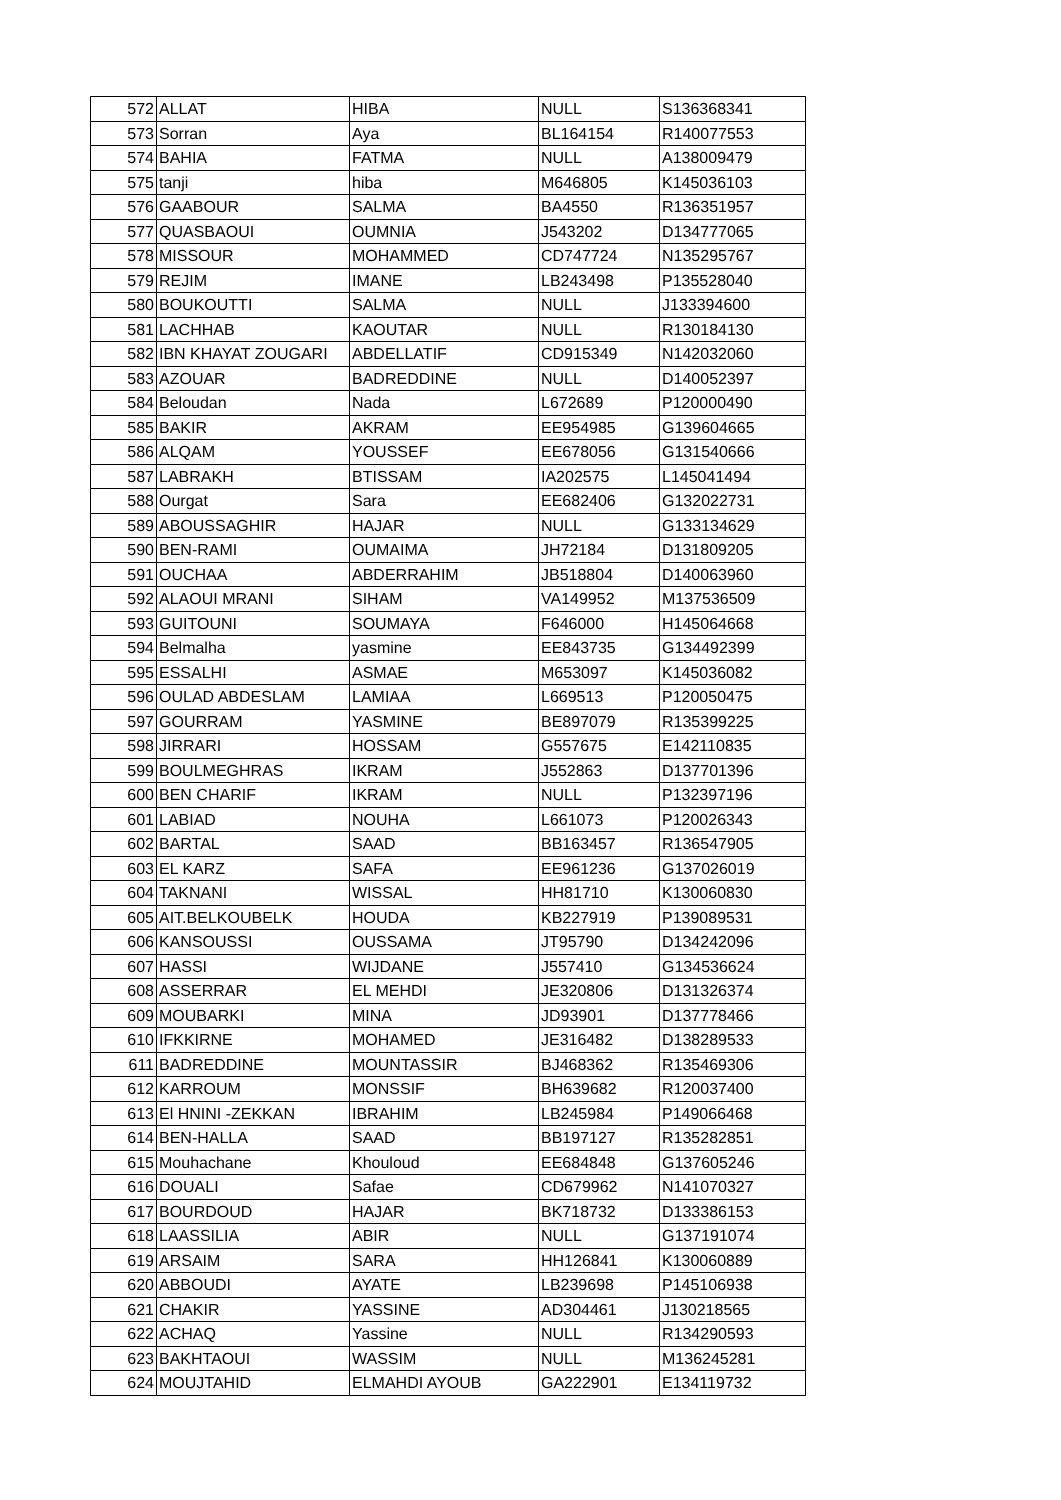| 572 | ALLAT | HIBA | NULL | S136368341 |
| 573 | Sorran | Aya | BL164154 | R140077553 |
| 574 | BAHIA | FATMA | NULL | A138009479 |
| 575 | tanji | hiba | M646805 | K145036103 |
| 576 | GAABOUR | SALMA | BA4550 | R136351957 |
| 577 | QUASBAOUI | OUMNIA | J543202 | D134777065 |
| 578 | MISSOUR | MOHAMMED | CD747724 | N135295767 |
| 579 | REJIM | IMANE | LB243498 | P135528040 |
| 580 | BOUKOUTTI | SALMA | NULL | J133394600 |
| 581 | LACHHAB | KAOUTAR | NULL | R130184130 |
| 582 | IBN KHAYAT ZOUGARI | ABDELLATIF | CD915349 | N142032060 |
| 583 | AZOUAR | BADREDDINE | NULL | D140052397 |
| 584 | Beloudan | Nada | L672689 | P120000490 |
| 585 | BAKIR | AKRAM | EE954985 | G139604665 |
| 586 | ALQAM | YOUSSEF | EE678056 | G131540666 |
| 587 | LABRAKH | BTISSAM | IA202575 | L145041494 |
| 588 | Ourgat | Sara | EE682406 | G132022731 |
| 589 | ABOUSSAGHIR | HAJAR | NULL | G133134629 |
| 590 | BEN-RAMI | OUMAIMA | JH72184 | D131809205 |
| 591 | OUCHAA | ABDERRAHIM | JB518804 | D140063960 |
| 592 | ALAOUI MRANI | SIHAM | VA149952 | M137536509 |
| 593 | GUITOUNI | SOUMAYA | F646000 | H145064668 |
| 594 | Belmalha | yasmine | EE843735 | G134492399 |
| 595 | ESSALHI | ASMAE | M653097 | K145036082 |
| 596 | OULAD ABDESLAM | LAMIAA | L669513 | P120050475 |
| 597 | GOURRAM | YASMINE | BE897079 | R135399225 |
| 598 | JIRRARI | HOSSAM | G557675 | E142110835 |
| 599 | BOULMEGHRAS | IKRAM | J552863 | D137701396 |
| 600 | BEN CHARIF | IKRAM | NULL | P132397196 |
| 601 | LABIAD | NOUHA | L661073 | P120026343 |
| 602 | BARTAL | SAAD | BB163457 | R136547905 |
| 603 | EL KARZ | SAFA | EE961236 | G137026019 |
| 604 | TAKNANI | WISSAL | HH81710 | K130060830 |
| 605 | AIT.BELKOUBELK | HOUDA | KB227919 | P139089531 |
| 606 | KANSOUSSI | OUSSAMA | JT95790 | D134242096 |
| 607 | HASSI | WIJDANE | J557410 | G134536624 |
| 608 | ASSERRAR | EL MEHDI | JE320806 | D131326374 |
| 609 | MOUBARKI | MINA | JD93901 | D137778466 |
| 610 | IFKKIRNE | MOHAMED | JE316482 | D138289533 |
| 611 | BADREDDINE | MOUNTASSIR | BJ468362 | R135469306 |
| 612 | KARROUM | MONSSIF | BH639682 | R120037400 |
| 613 | El HNINI -ZEKKAN | IBRAHIM | LB245984 | P149066468 |
| 614 | BEN-HALLA | SAAD | BB197127 | R135282851 |
| 615 | Mouhachane | Khouloud | EE684848 | G137605246 |
| 616 | DOUALI | Safae | CD679962 | N141070327 |
| 617 | BOURDOUD | HAJAR | BK718732 | D133386153 |
| 618 | LAASSILIA | ABIR | NULL | G137191074 |
| 619 | ARSAIM | SARA | HH126841 | K130060889 |
| 620 | ABBOUDI | AYATE | LB239698 | P145106938 |
| 621 | CHAKIR | YASSINE | AD304461 | J130218565 |
| 622 | ACHAQ | Yassine | NULL | R134290593 |
| 623 | BAKHTAOUI | WASSIM | NULL | M136245281 |
| 624 | MOUJTAHID | ELMAHDI AYOUB | GA222901 | E134119732 |